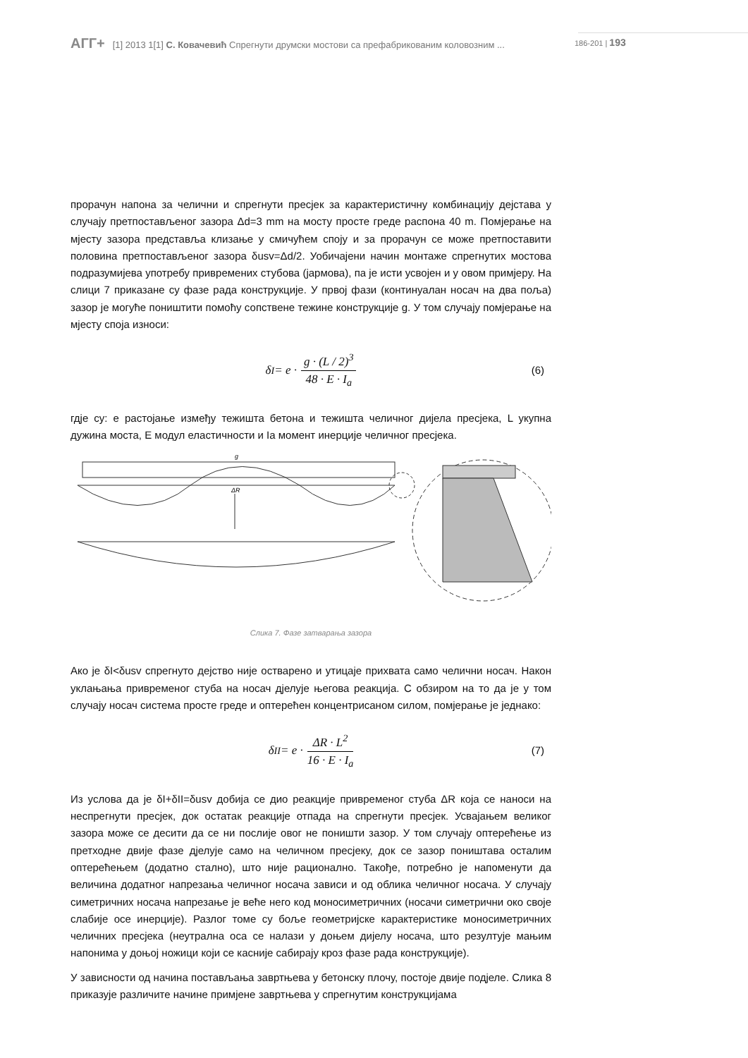АГГ+ [1] 2013 1[1] С. Ковачевић Спрегнути друмски мостови са префабрикованим коловозним ... 186-201 | 193
прорачун напона за челични и спрегнути пресјек за карактеристичну комбинацију дејстава у случају претпостављеног зазора Δd=3 mm на мосту просте греде распона 40 m. Помјерање на мјесту зазора представља клизање у смичућем споју и за прорачун се може претпоставити половина претпостављеног зазора δusv=Δd/2. Уобичајени начин монтаже спрегнутих мостова подразумијева употребу привремених стубова (јармова), па је исти усвојен и у овом примјеру. На слици 7 приказане су фазе рада конструкције. У првој фази (континуалан носач на два поља) зазор је могуће поништити помоћу сопствене тежине конструкције g. У том случају помјерање на мјесту споја износи:
δ<sub>I</sub> = e · g · (L / 2)<sup>3</sup> 48 · E · I<sub>a</sub> (6)
гдје су: e растојање између тежишта бетона и тежишта челичног дијела пресјека, L укупна дужина моста, E модул еластичности и Ia момент инерције челичног пресјека.
g
ΔR
Слика 7. Фазе затварања зазора
Ако је δI<δusv спрегнуто дејство није остварено и утицаје прихвата само челични носач. Након уклањања привременог стуба на носач дјелује његова реакција. С обзиром на то да је у том случају носач система просте греде и оптерећен концентрисаном силом, помјерање је једнако:
δ<sub>II</sub> = e · ΔR · L<sup>2</sup> 16 · E · I<sub>a</sub> (7)
Из услова да је δI+δII=δusv добија се дио реакције привременог стуба ΔR која се наноси на неспрегнути пресјек, док остатак реакције отпада на спрегнути пресјек. Усвајањем великог зазора може се десити да се ни послије овог не поништи зазор. У том случају оптерећење из претходне двије фазе дјелује само на челичном пресјеку, док се зазор поништава осталим оптерећењем (додатно стално), што није рационално. Такође, потребно је напоменути да величина додатног напрезања челичног носача зависи и од облика челичног носача. У случају симетричних носача напрезање је веће него код моносиметричних (носачи симетрични око своје слабије осе инерције). Разлог томе су боље геометријске карактеристике моносиметричних челичних пресјека (неутрална оса се налази у доњем дијелу носача, што резултује мањим напонима у доњој ножици који се касније сабирају кроз фазе рада конструкције).
У зависности од начина постављања завртњева у бетонску плочу, постоје двије подјеле. Слика 8 приказује различите начине примјене завртњева у спрегнутим конструкцијама